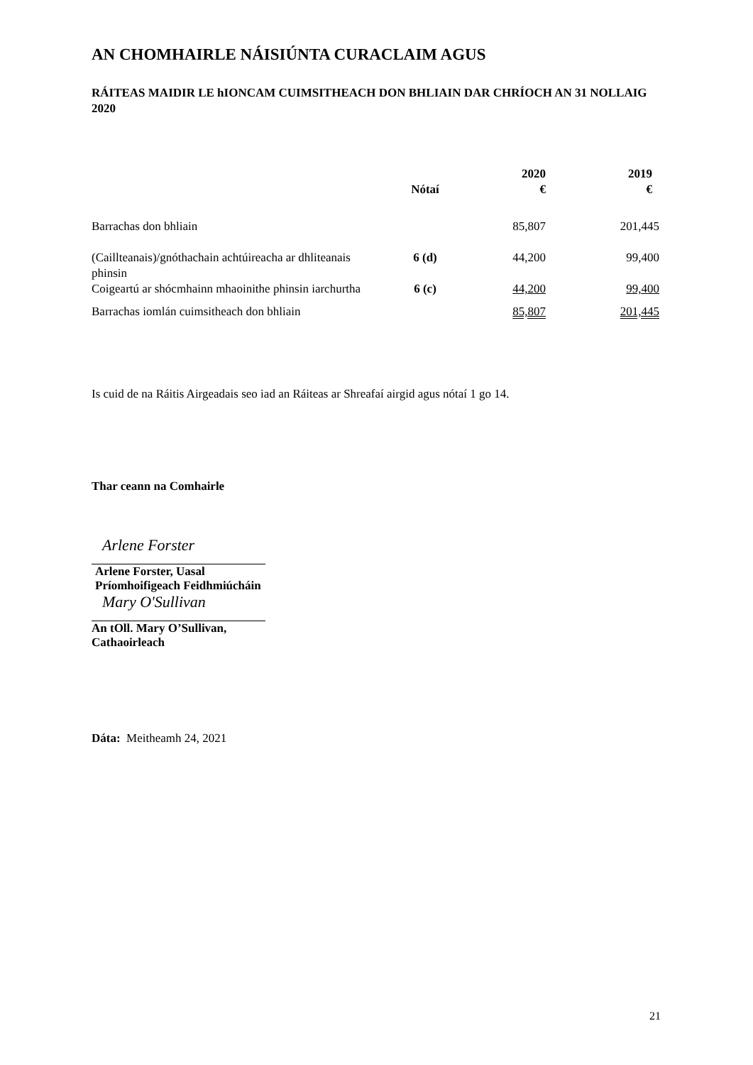AN CHOMHAIRLE NÁISIÚNTA CURACLAIM AGUS
RÁITEAS MAIDIR LE hIONCAM CUIMSITHEACH DON BHLIAIN DAR CHRÍOCH AN 31 NOLLAIG 2020
| | Nótaí | 2020 € | 2019 € |
| --- | --- | --- | --- |
| Barrachas don bhliain | | 85,807 | 201,445 |
| (Caillteanais)/gnóthachain achtúireacha ar dhliteanais phinsin | 6 (d) | 44,200 | 99,400 |
| Coigeartú ar shócmhainn mhaoinithe phinsin iarchurtha | 6 (c) | 44,200 | 99,400 |
| Barrachas iomlán cuimsitheach don bhliain | | 85,807 | 201,445 |
Is cuid de na Ráitis Airgeadais seo iad an Ráiteas ar Shreafaí airgid agus nótaí 1 go 14.
Thar ceann na Comhairle
Arlene Forster
Arlene Forster, Uasal
Príomhoifigeach Feidhmiúcháin
Mary O'Sullivan
An tOll. Mary O’Sullivan,
Cathaoirleach
Dáta: Meitheamh 24, 2021
21